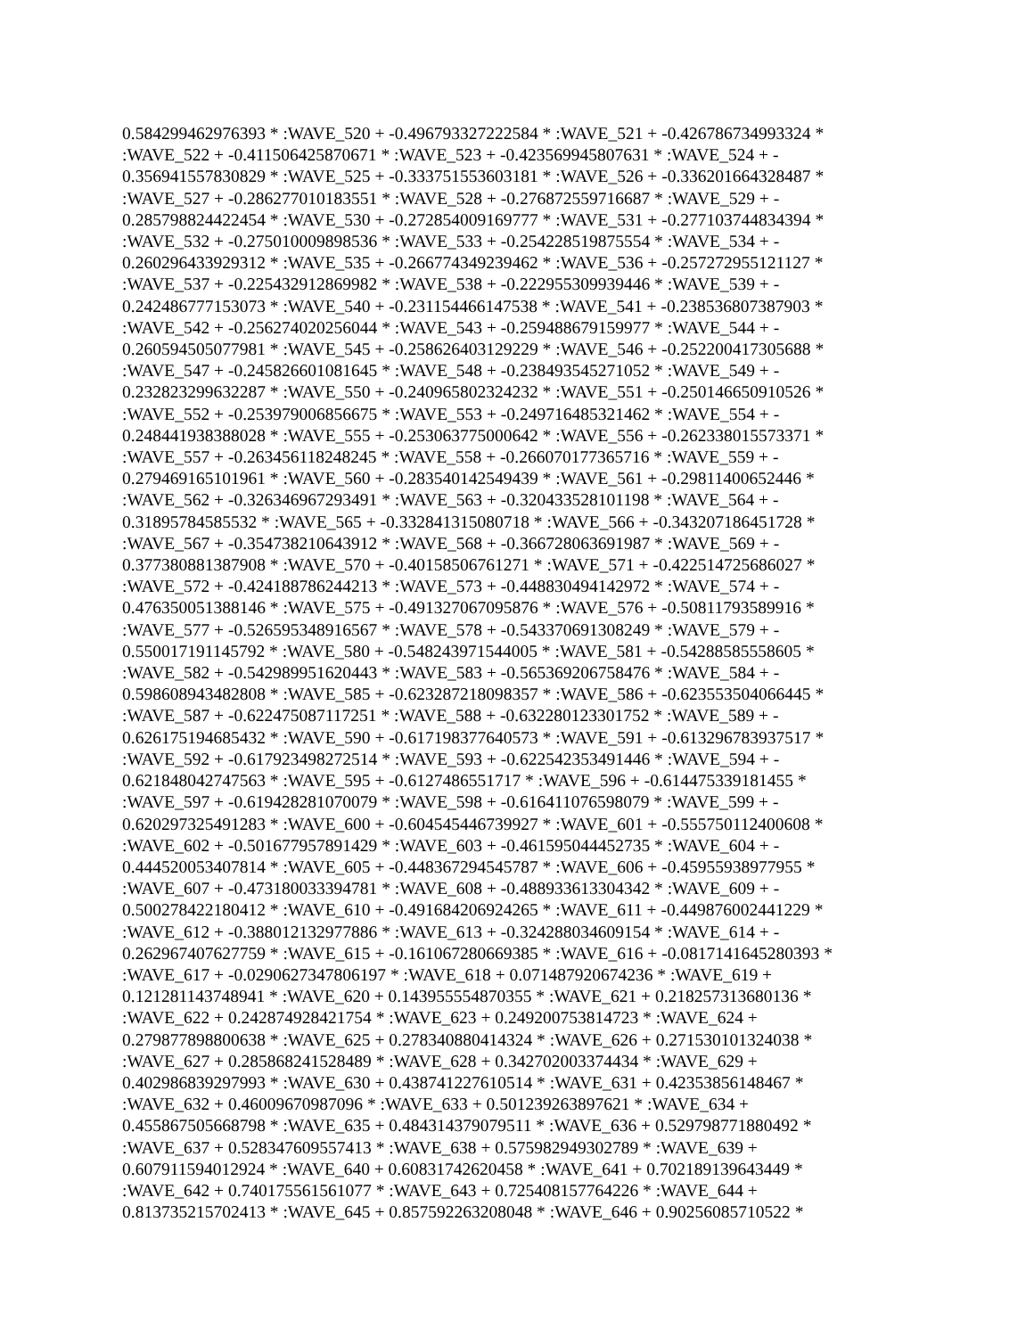0.584299462976393 * :WAVE_520 + -0.496793327222584 * :WAVE_521 + -0.426786734993324 *
:WAVE_522 + -0.411506425870671 * :WAVE_523 + -0.423569945807631 * :WAVE_524 + -
0.356941557830829 * :WAVE_525 + -0.333751553603181 * :WAVE_526 + -0.336201664328487 *
:WAVE_527 + -0.286277010183551 * :WAVE_528 + -0.276872559716687 * :WAVE_529 + -
0.285798824422454 * :WAVE_530 + -0.272854009169777 * :WAVE_531 + -0.277103744834394 *
:WAVE_532 + -0.275010009898536 * :WAVE_533 + -0.254228519875554 * :WAVE_534 + -
0.260296433929312 * :WAVE_535 + -0.266774349239462 * :WAVE_536 + -0.257272955121127 *
:WAVE_537 + -0.225432912869982 * :WAVE_538 + -0.222955309939446 * :WAVE_539 + -
0.242486777153073 * :WAVE_540 + -0.231154466147538 * :WAVE_541 + -0.238536807387903 *
:WAVE_542 + -0.256274020256044 * :WAVE_543 + -0.259488679159977 * :WAVE_544 + -
0.260594505077981 * :WAVE_545 + -0.258626403129229 * :WAVE_546 + -0.252200417305688 *
:WAVE_547 + -0.245826601081645 * :WAVE_548 + -0.238493545271052 * :WAVE_549 + -
0.232823299632287 * :WAVE_550 + -0.240965802324232 * :WAVE_551 + -0.250146650910526 *
:WAVE_552 + -0.253979006856675 * :WAVE_553 + -0.249716485321462 * :WAVE_554 + -
0.248441938388028 * :WAVE_555 + -0.253063775000642 * :WAVE_556 + -0.262338015573371 *
:WAVE_557 + -0.263456118248245 * :WAVE_558 + -0.266070177365716 * :WAVE_559 + -
0.279469165101961 * :WAVE_560 + -0.283540142549439 * :WAVE_561 + -0.29811400652446 *
:WAVE_562 + -0.326346967293491 * :WAVE_563 + -0.320433528101198 * :WAVE_564 + -
0.31895784585532 * :WAVE_565 + -0.332841315080718 * :WAVE_566 + -0.343207186451728 *
:WAVE_567 + -0.354738210643912 * :WAVE_568 + -0.366728063691987 * :WAVE_569 + -
0.377380881387908 * :WAVE_570 + -0.40158506761271 * :WAVE_571 + -0.422514725686027 *
:WAVE_572 + -0.424188786244213 * :WAVE_573 + -0.448830494142972 * :WAVE_574 + -
0.476350051388146 * :WAVE_575 + -0.491327067095876 * :WAVE_576 + -0.50811793589916 *
:WAVE_577 + -0.526595348916567 * :WAVE_578 + -0.543370691308249 * :WAVE_579 + -
0.550017191145792 * :WAVE_580 + -0.548243971544005 * :WAVE_581 + -0.54288585558605 *
:WAVE_582 + -0.542989951620443 * :WAVE_583 + -0.565369206758476 * :WAVE_584 + -
0.598608943482808 * :WAVE_585 + -0.623287218098357 * :WAVE_586 + -0.623553504066445 *
:WAVE_587 + -0.622475087117251 * :WAVE_588 + -0.632280123301752 * :WAVE_589 + -
0.626175194685432 * :WAVE_590 + -0.617198377640573 * :WAVE_591 + -0.613296783937517 *
:WAVE_592 + -0.617923498272514 * :WAVE_593 + -0.622542353491446 * :WAVE_594 + -
0.621848042747563 * :WAVE_595 + -0.6127486551717 * :WAVE_596 + -0.614475339181455 *
:WAVE_597 + -0.619428281070079 * :WAVE_598 + -0.616411076598079 * :WAVE_599 + -
0.620297325491283 * :WAVE_600 + -0.604545446739927 * :WAVE_601 + -0.555750112400608 *
:WAVE_602 + -0.501677957891429 * :WAVE_603 + -0.461595044452735 * :WAVE_604 + -
0.444520053407814 * :WAVE_605 + -0.448367294545787 * :WAVE_606 + -0.45955938977955 *
:WAVE_607 + -0.473180033394781 * :WAVE_608 + -0.488933613304342 * :WAVE_609 + -
0.500278422180412 * :WAVE_610 + -0.491684206924265 * :WAVE_611 + -0.449876002441229 *
:WAVE_612 + -0.388012132977886 * :WAVE_613 + -0.324288034609154 * :WAVE_614 + -
0.262967407627759 * :WAVE_615 + -0.161067280669385 * :WAVE_616 + -0.0817141645280393 *
:WAVE_617 + -0.0290627347806197 * :WAVE_618 + 0.071487920674236 * :WAVE_619 +
0.121281143748941 * :WAVE_620 + 0.143955554870355 * :WAVE_621 + 0.218257313680136 *
:WAVE_622 + 0.242874928421754 * :WAVE_623 + 0.249200753814723 * :WAVE_624 +
0.279877898800638 * :WAVE_625 + 0.278340880414324 * :WAVE_626 + 0.271530101324038 *
:WAVE_627 + 0.285868241528489 * :WAVE_628 + 0.342702003374434 * :WAVE_629 +
0.402986839297993 * :WAVE_630 + 0.438741227610514 * :WAVE_631 + 0.42353856148467 *
:WAVE_632 + 0.46009670987096 * :WAVE_633 + 0.501239263897621 * :WAVE_634 +
0.455867505668798 * :WAVE_635 + 0.484314379079511 * :WAVE_636 + 0.529798771880492 *
:WAVE_637 + 0.528347609557413 * :WAVE_638 + 0.575982949302789 * :WAVE_639 +
0.607911594012924 * :WAVE_640 + 0.60831742620458 * :WAVE_641 + 0.702189139643449 *
:WAVE_642 + 0.740175561561077 * :WAVE_643 + 0.725408157764226 * :WAVE_644 +
0.813735215702413 * :WAVE_645 + 0.857592263208048 * :WAVE_646 + 0.90256085710522 *